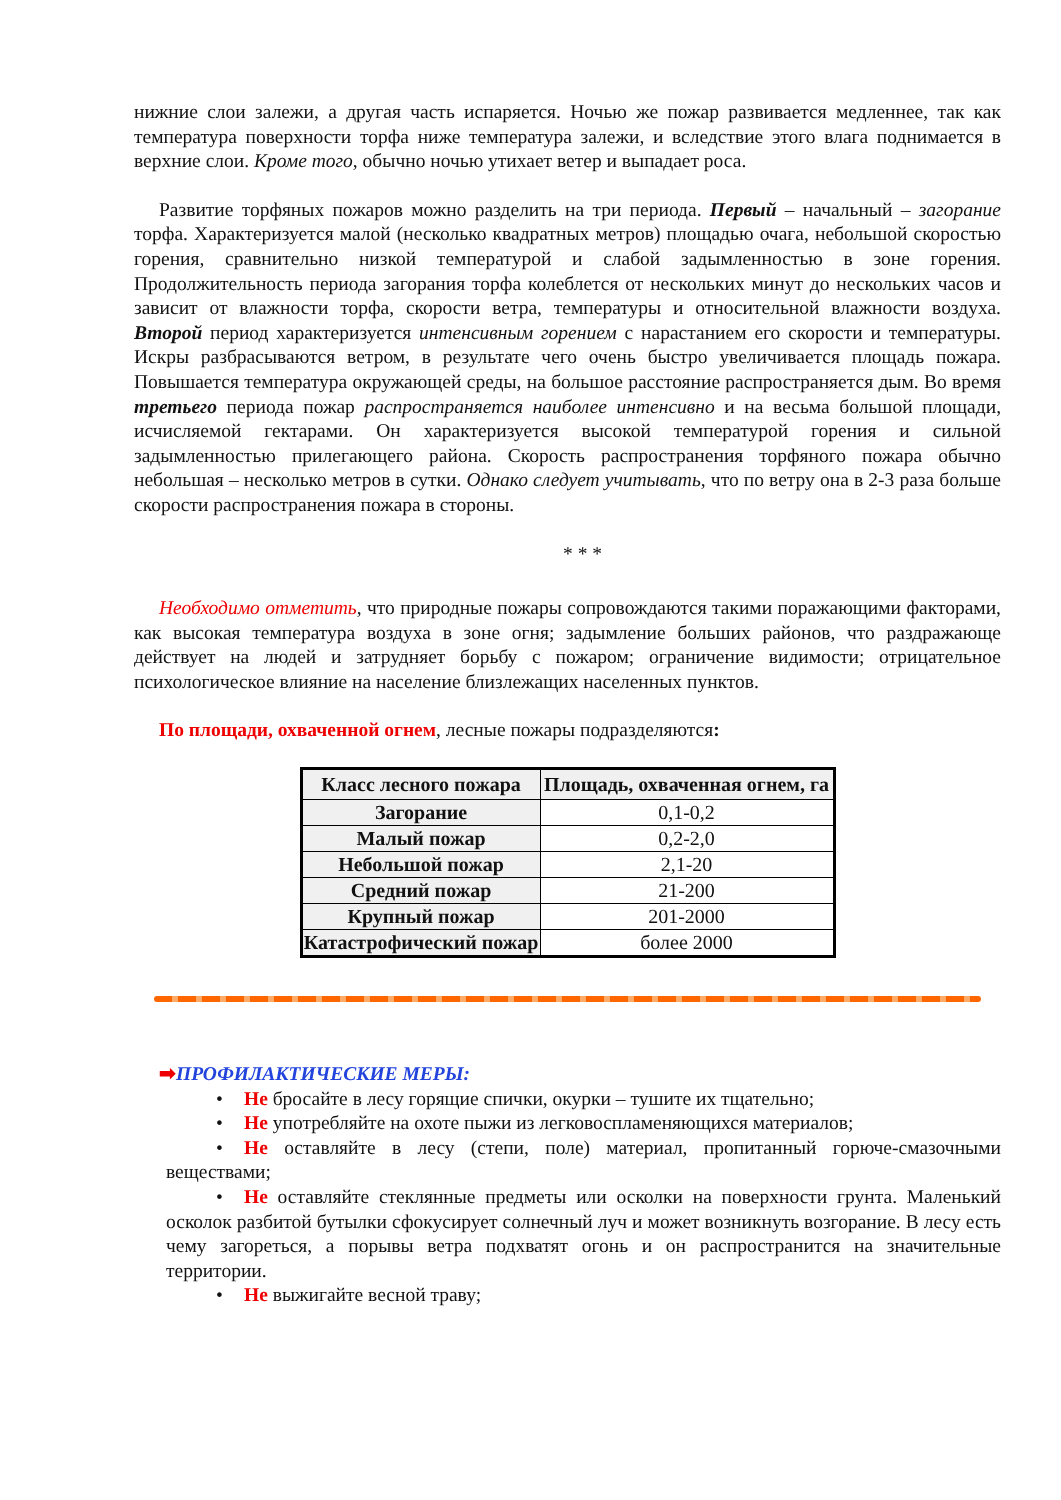нижние слои залежи, а другая часть испаряется. Ночью же пожар развивается медленнее, так как температура поверхности торфа ниже температура залежи, и вследствие этого влага поднимается в верхние слои. Кроме того, обычно ночью утихает ветер и выпадает роса.
Развитие торфяных пожаров можно разделить на три периода. Первый – начальный – загорание торфа. Характеризуется малой (несколько квадратных метров) площадью очага, небольшой скоростью горения, сравнительно низкой температурой и слабой задымленностью в зоне горения. Продолжительность периода загорания торфа колеблется от нескольких минут до нескольких часов и зависит от влажности торфа, скорости ветра, температуры и относительной влажности воздуха. Второй период характеризуется интенсивным горением с нарастанием его скорости и температуры. Искры разбрасываются ветром, в результате чего очень быстро увеличивается площадь пожара. Повышается температура окружающей среды, на большое расстояние распространяется дым. Во время третьего периода пожар распространяется наиболее интенсивно и на весьма большой площади, исчисляемой гектарами. Он характеризуется высокой температурой горения и сильной задымленностью прилегающего района. Скорость распространения торфяного пожара обычно небольшая – несколько метров в сутки. Однако следует учитывать, что по ветру она в 2-3 раза больше скорости распространения пожара в стороны.
* * *
Необходимо отметить, что природные пожары сопровождаются такими поражающими факторами, как высокая температура воздуха в зоне огня; задымление больших районов, что раздражающе действует на людей и затрудняет борьбу с пожаром; ограничение видимости; отрицательное психологическое влияние на население близлежащих населенных пунктов.
По площади, охваченной огнем, лесные пожары подразделяются:
| Класс лесного пожара | Площадь, охваченная огнем, га |
| --- | --- |
| Загорание | 0,1-0,2 |
| Малый пожар | 0,2-2,0 |
| Небольшой пожар | 2,1-20 |
| Средний пожар | 21-200 |
| Крупный пожар | 201-2000 |
| Катастрофический пожар | более 2000 |
➡ПРОФИЛАКТИЧЕСКИЕ МЕРЫ:
• Не бросайте в лесу горящие спички, окурки – тушите их тщательно;
• Не употребляйте на охоте пыжи из легковоспламеняющихся материалов;
• Не оставляйте в лесу (степи, поле) материал, пропитанный горюче-смазочными веществами;
• Не оставляйте стеклянные предметы или осколки на поверхности грунта. Маленький осколок разбитой бутылки сфокусирует солнечный луч и может возникнуть возгорание. В лесу есть чему загореться, а порывы ветра подхватят огонь и он распространится на значительные территории.
• Не выжигайте весной траву;